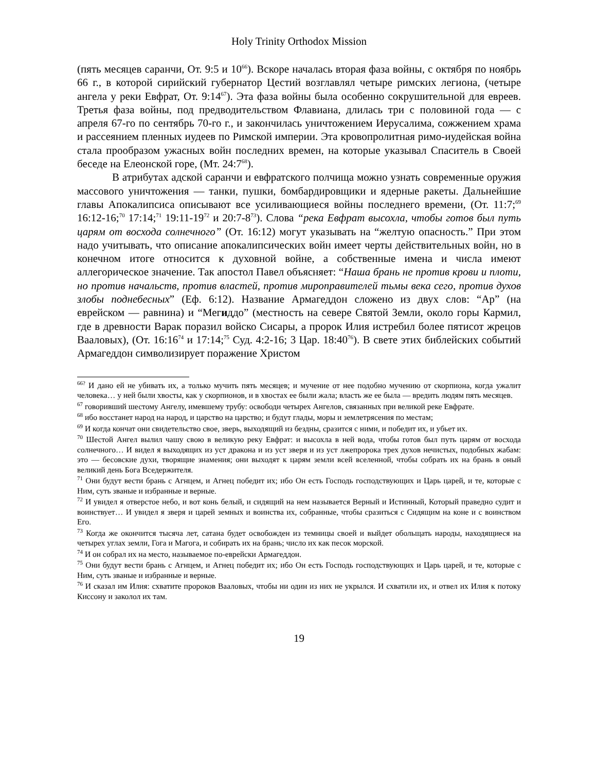Holy Trinity Orthodox Mission
(пять месяцев саранчи, От. 9:5 и 10<sup>66</sup>). Вскоре началась вторая фаза войны, с октября по ноябрь 66 г., в которой сирийский губернатор Цестий возглавлял четыре римских легиона, (четыре ангела у реки Евфрат, От. 9:14<sup>67</sup>). Эта фаза войны была особенно сокрушительной для евреев. Третья фаза войны, под предводительством Флавиана, длилась три с половиной года — с апреля 67-го по сентябрь 70-го г., и закончилась уничтожением Иерусалима, сожжением храма и рассеянием пленных иудеев по Римской империи. Эта кровопролитная римо-иудейская война стала прообразом ужасных войн последних времен, на которые указывал Спаситель в Своей беседе на Елеонской горе, (Мт. 24:7<sup>68</sup>).
В атрибутах адской саранчи и евфратского полчища можно узнать современные оружия массового уничтожения — танки, пушки, бомбардировщики и ядерные ракеты. Дальнейшие главы Апокалипсиса описывают все усиливающиеся войны последнего времени, (От. 11:7;<sup>69</sup> 16:12-16;<sup>70</sup> 17:14;<sup>71</sup> 19:11-19<sup>72</sup> и 20:7-8<sup>73</sup>). Слова “река Евфрат высохла, чтобы готов был путь царям от восхода солнечного” (От. 16:12) могут указывать на “желтую опасность.” При этом надо учитывать, что описание апокалипсических войн имеет черты действительных войн, но в конечном итоге относится к духовной войне, а собственные имена и числа имеют аллегорическое значение. Так апостол Павел объясняет: “Наша брань не против крови и плоти, но против начальств, против властей, против мироправителей тьмы века сего, против духов злобы поднебесных” (Еф. 6:12). Название Армагеддон сложено из двух слов: “Ар” (на еврейском — равнина) и “Мегиддо” (местность на севере Святой Земли, около горы Кармил, где в древности Варак поразил войско Сисары, а пророк Илия истребил более пятисот жрецов Вааловых), (От. 16:16<sup>74</sup> и 17:14;<sup>75</sup> Суд. 4:2-16; 3 Цар. 18:40<sup>76</sup>). В свете этих библейских событий Армагеддон символизирует поражение Христом
<sup>66?</sup> И дано ей не убивать их, а только мучить пять месяцев; и мучение от нее подобно мучению от скорпиона, когда ужалит человека… у ней были хвосты, как у скорпионов, и в хвостах ее были жала; власть же ее была — вредить людям пять месяцев.
<sup>67</sup> говоривший шестому Ангелу, имевшему трубу: освободи четырех Ангелов, связанных при великой реке Евфрате.
<sup>68</sup> ибо восстанет народ на народ, и царство на царство; и будут глады, моры и землетрясения по местам;
<sup>69</sup> И когда кончат они свидетельство свое, зверь, выходящий из бездны, сразится с ними, и победит их, и убьет их.
<sup>70</sup> Шестой Ангел вылил чашу свою в великую реку Евфрат: и высохла в ней вода, чтобы готов был путь царям от восхода солнечного… И видел я выходящих из уст дракона и из уст зверя и из уст лжепророка трех духов нечистых, подобных жабам: это — бесовские духи, творящие знамения; они выходят к царям земли всей вселенной, чтобы собрать их на брань в оный великий день Бога Вседержителя.
<sup>71</sup> Они будут вести брань с Агнцем, и Агнец победит их; ибо Он есть Господь господствующих и Царь царей, и те, которые с Ним, суть званые и избранные и верные.
<sup>72</sup> И увидел я отверстое небо, и вот конь белый, и сидящий на нем называется Верный и Истинный, Который праведно судит и воинствует… И увидел я зверя и царей земных и воинства их, собранные, чтобы сразиться с Сидящим на коне и с воинством Его.
<sup>73</sup> Когда же окончится тысяча лет, сатана будет освобожден из темницы своей и выйдет обольщать народы, находящиеся на четырех углах земли, Гога и Магога, и собирать их на брань; число их как песок морской.
<sup>74</sup> И он собрал их на место, называемое по-еврейски Армагеддон.
<sup>75</sup> Они будут вести брань с Агнцем, и Агнец победит их; ибо Он есть Господь господствующих и Царь царей, и те, которые с Ним, суть званые и избранные и верные.
<sup>76</sup> И сказал им Илия: схватите пророков Вааловых, чтобы ни один из них не укрылся. И схватили их, и отвел их Илия к потоку Киссону и заколол их там.
19